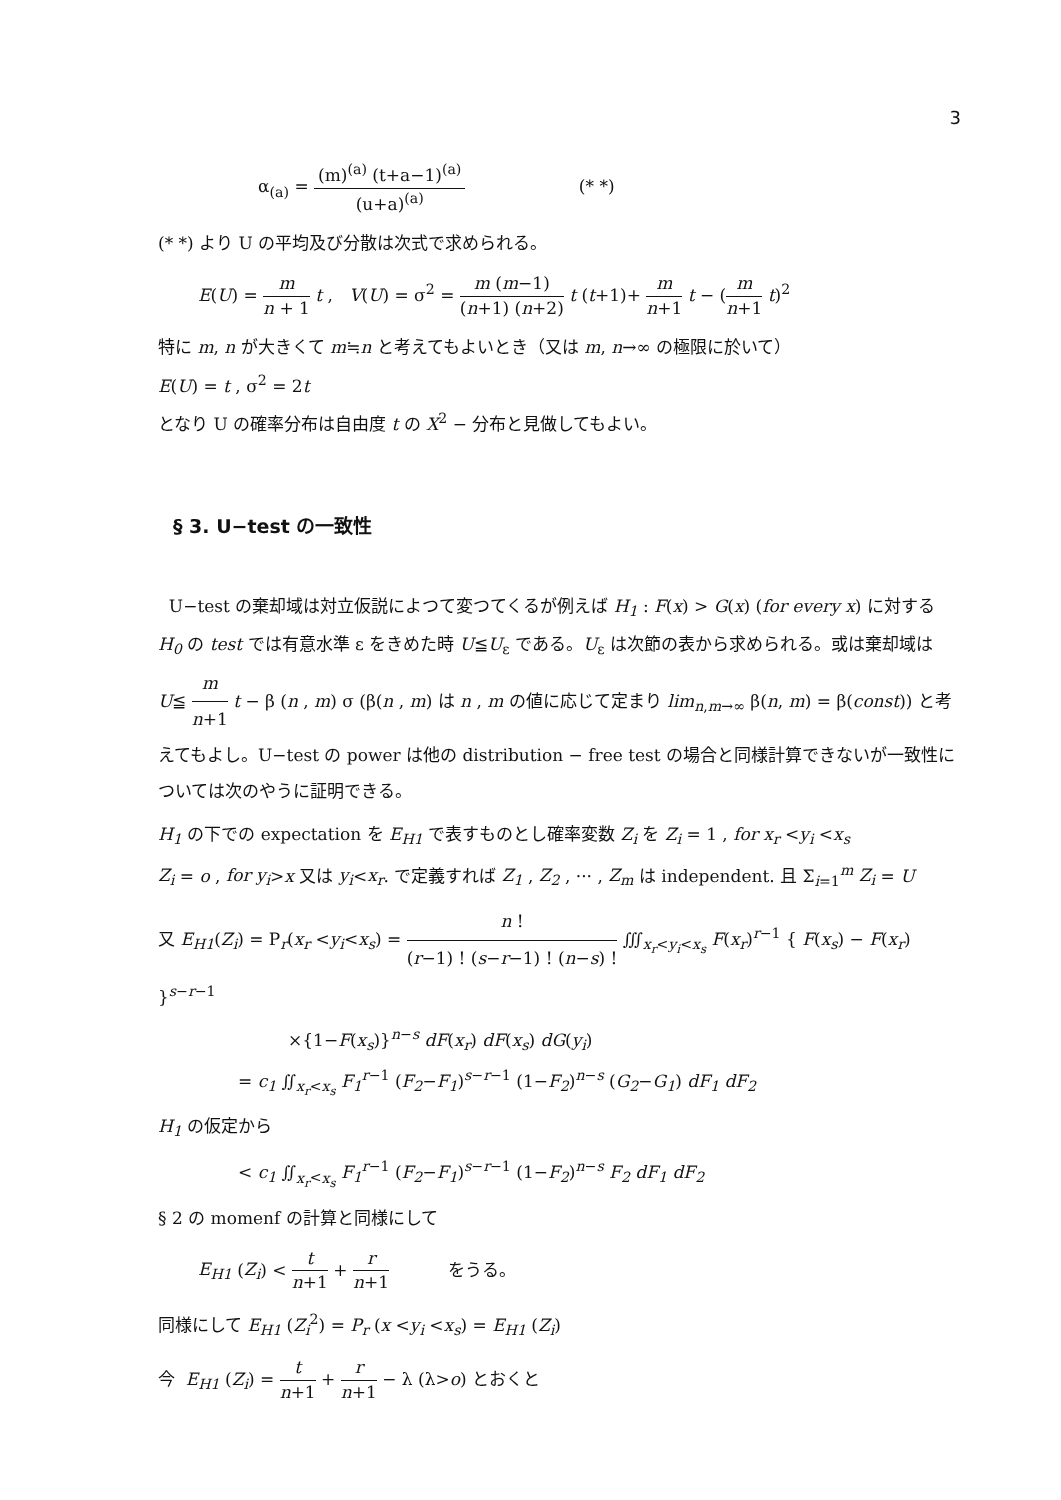3
α<sub>(a)</sub> = (m)<sup>(a)</sup> (t+a−1)<sup>(a)</sup> (u+a)<sup>(a)</sup> (* *)
(* *) より U の平均及び分散は次式で求められる。
E(U) = m n + 1 t , V(U) = σ<sup>2</sup> = m (m−1) (n+1) (n+2) t (t+1)+ m n+1 t − (m n+1 t)<sup>2</sup>
特に m, n が大きくて m≒n と考えてもよいとき（又は m, n→∞ の極限に於いて）
E(U) = t , σ<sup>2</sup> = 2t
となり U の確率分布は自由度 t の X<sup>2</sup> − 分布と見做してもよい。
§ 3. U−test の一致性
U−test の棄却域は対立仮説によつて変つてくるが例えば H<sub>1</sub> : F(x) > G(x) (for every x) に対する H<sub>0</sub> の test では有意水準 ε をきめた時 U≦U<sub>ε</sub> である。U<sub>ε</sub> は次節の表から求められる。或は棄却域は U≦ m n+1 t − β (n , m) σ (β(n , m) は n , m の値に応じて定まり lim<sub>n,m→∞</sub> β(n, m) = β(const)) と考えてもよし。U−test の power は他の distribution − free test の場合と同様計算できないが一致性については次のやうに証明できる。
H<sub>1</sub> の下での expectation を E<sub>H1</sub> で表すものとし確率変数 Z<sub>i</sub> を Z<sub>i</sub> = 1 , for x<sub>r</sub> <y<sub>i</sub> <x<sub>s</sub>
Z<sub>i</sub> = o , for y<sub>i</sub>>x 又は y<sub>i</sub><x<sub>r</sub>. で定義すれば Z<sub>1</sub> , Z<sub>2</sub> , ··· , Z<sub>m</sub> は independent. 且 Σ<sub>i=1</sub><sup>m</sup> Z<sub>i</sub> = U
又 E<sub>H1</sub>(Z<sub>i</sub>) = P<sub>r</sub>(x<sub>r</sub> <y<sub>i</sub><x<sub>s</sub>) = n ! (r−1) ! (s−r−1) ! (n−s) ! ∭<sub>x<sub>r</sub><y<sub>i</sub><x<sub>s</sub></sub> F(x<sub>r</sub>)<sup>r−1</sup> { F(x<sub>s</sub>) − F(x<sub>r</sub>) }<sup>s−r−1</sup>
×{1−F(x<sub>s</sub>)}<sup>n−s</sup> dF(x<sub>r</sub>) dF(x<sub>s</sub>) dG(y<sub>i</sub>)
= c<sub>1</sub> ∬<sub>x<sub>r</sub><x<sub>s</sub></sub> F<sub>1</sub><sup>r−1</sup> (F<sub>2</sub>−F<sub>1</sub>)<sup>s−r−1</sup> (1−F<sub>2</sub>)<sup>n−s</sup> (G<sub>2</sub>−G<sub>1</sub>) dF<sub>1</sub> dF<sub>2</sub>
H<sub>1</sub> の仮定から
< c<sub>1</sub> ∬<sub>x<sub>r</sub><x<sub>s</sub></sub> F<sub>1</sub><sup>r−1</sup> (F<sub>2</sub>−F<sub>1</sub>)<sup>s−r−1</sup> (1−F<sub>2</sub>)<sup>n−s</sup> F<sub>2</sub> dF<sub>1</sub> dF<sub>2</sub>
§ 2 の momenf の計算と同様にして
E<sub>H1</sub> (Z<sub>i</sub>) < t n+1 + r n+1 をうる。
同様にして E<sub>H1</sub> (Z<sub>i</sub><sup>2</sup>) = P<sub>r</sub> (x <y<sub>i</sub> <x<sub>s</sub>) = E<sub>H1</sub> (Z<sub>i</sub>)
今 E<sub>H1</sub> (Z<sub>i</sub>) = t n+1 + r n+1 − λ (λ>o) とおくと